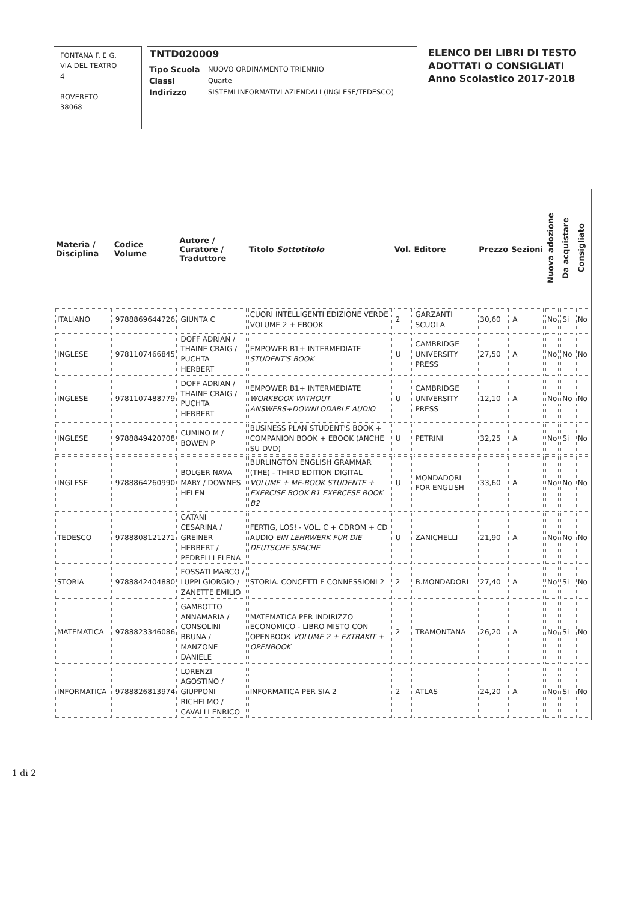FONTANA F. E G.
VIA DEL TEATRO
4
ROVERETO
38068
TNTD020009
| Tipo Scuola | NUOVO ORDINAMENTO TRIENNIO |
| Classi | Quarte |
| Indirizzo | SISTEMI INFORMATIVI AZIENDALI (INGLESE/TEDESCO) |
ELENCO DEI LIBRI DI TESTO
ADOTTATI O CONSIGLIATI
Anno Scolastico 2017-2018
| Materia / Disciplina | Codice Volume | Autore / Curatore / Traduttore | Titolo Sottotitolo | Vol. | Editore | Prezzo | Sezioni | Nuova adozione | Da acquistare | Consigliato |
| --- | --- | --- | --- | --- | --- | --- | --- | --- | --- | --- |
| ITALIANO | 9788869644726 | GIUNTA C | CUORI INTELLIGENTI EDIZIONE VERDE VOLUME 2 + EBOOK | 2 | GARZANTI SCUOLA | 30,60 | A | No | Si | No |
| INGLESE | 9781107466845 | DOFF ADRIAN / THAINE CRAIG / PUCHTA HERBERT | EMPOWER B1+ INTERMEDIATE STUDENT'S BOOK | U | CAMBRIDGE UNIVERSITY PRESS | 27,50 | A | No | No | No |
| INGLESE | 9781107488779 | DOFF ADRIAN / THAINE CRAIG / PUCHTA HERBERT | EMPOWER B1+ INTERMEDIATE WORKBOOK WITHOUT ANSWERS+DOWNLODABLE AUDIO | U | CAMBRIDGE UNIVERSITY PRESS | 12,10 | A | No | No | No |
| INGLESE | 9788849420708 | CUMINO M / BOWEN P | BUSINESS PLAN STUDENT'S BOOK + COMPANION BOOK + EBOOK (ANCHE SU DVD) | U | PETRINI | 32,25 | A | No | Si | No |
| INGLESE | 9788864260990 | BOLGER NAVA MARY / DOWNES HELEN | BURLINGTON ENGLISH GRAMMAR (THE) - THIRD EDITION DIGITAL VOLUME + ME-BOOK STUDENTE + EXERCISE BOOK B1 EXERCESE BOOK B2 | U | MONDADORI FOR ENGLISH | 33,60 | A | No | No | No |
| TEDESCO | 9788808121271 | CATANI CESARINA / GREINER HERBERT / PEDRELLI ELENA | FERTIG, LOS! - VOL. C + CDROM + CD AUDIO EIN LEHRWERK FUR DIE DEUTSCHE SPACHE | U | ZANICHELLI | 21,90 | A | No | No | No |
| STORIA | 9788842404880 | FOSSATI MARCO / LUPPI GIORGIO / ZANETTE EMILIO | STORIA. CONCETTI E CONNESSIONI 2 | 2 | B.MONDADORI | 27,40 | A | No | Si | No |
| MATEMATICA | 9788823346086 | GAMBOTTO ANNAMARIA / CONSOLINI BRUNA / MANZONE DANIELE | MATEMATICA PER INDIRIZZO ECONOMICO - LIBRO MISTO CON OPENBOOK VOLUME 2 + EXTRAKIT + OPENBOOK | 2 | TRAMONTANA | 26,20 | A | No | Si | No |
| INFORMATICA | 9788826813974 | LORENZI AGOSTINO / GIUPPONI RICHELMO / CAVALLI ENRICO | INFORMATICA PER SIA 2 | 2 | ATLAS | 24,20 | A | No | Si | No |
1 di 2